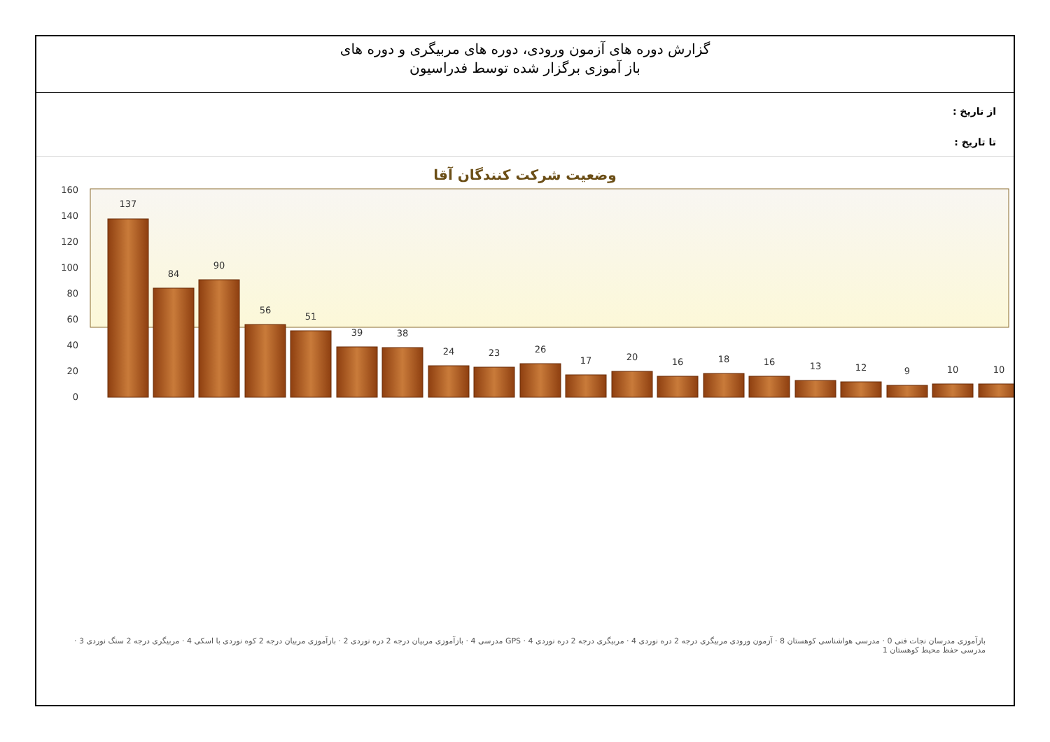گزارش دوره های آزمون ورودی، دوره های مربیگری و دوره های
باز آموزی برگزار شده توسط فدراسیون
از تاریخ :
تا تاریخ :
وضعیت شرکت کنندگان آقا
160
140
120
100
80
60
40
20
0
137
84
90
56
51
39
38
24
23
26
17
20
16
18
16
13
12
9
10
10
بازآموزی مدرسان نجات فنی 0 · مدرسی هواشناسی کوهستان 8 · آزمون ورودی مربیگری درجه 2 دره نوردی 4 · مربیگری درجه 2 دره نوردی 4 · GPS مدرسی 4 · بازآموزی مربیان درجه 2 دره نوردی 2 · بازآموزی مربیان درجه 2 کوه نوردی با اسکی 4 · مربیگری درجه 2 سنگ نوردی 3 · مدرسی حفظ محیط کوهستان 1